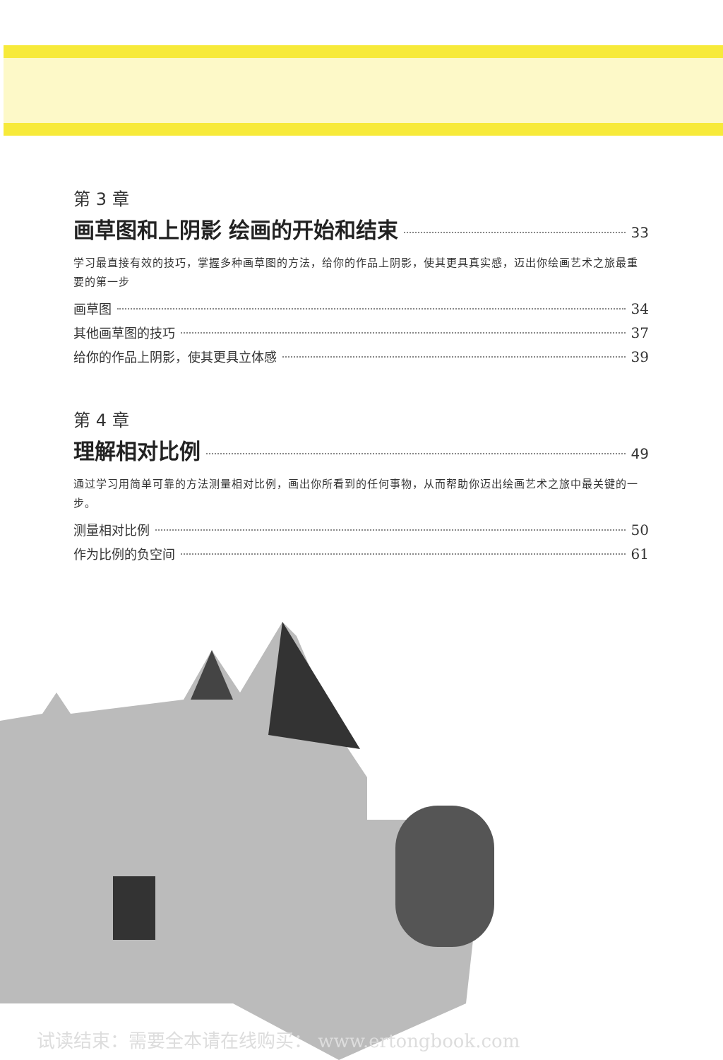第 3 章
画草图和上阴影 绘画的开始和结束 33
学习最直接有效的技巧，掌握多种画草图的方法，给你的作品上阴影，使其更具真实感，迈出你绘画艺术之旅最重要的第一步
画草图 34
其他画草图的技巧 37
给你的作品上阴影，使其更具立体感 39
第 4 章
理解相对比例 49
通过学习用简单可靠的方法测量相对比例，画出你所看到的任何事物，从而帮助你迈出绘画艺术之旅中最关键的一步。
测量相对比例 50
作为比例的负空间 61
试读结束：需要全本请在线购买： www.ertongbook.com